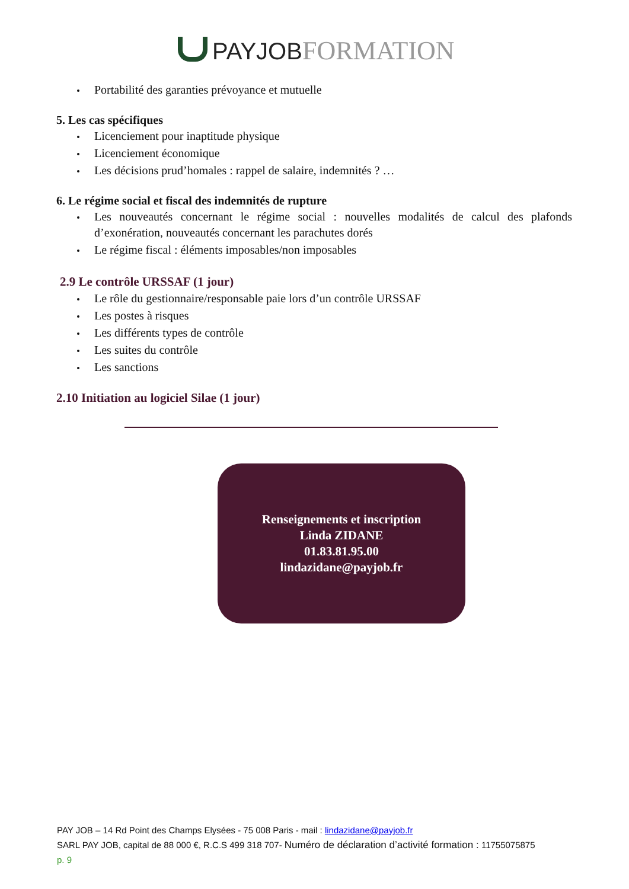PAY JOB FORMATION
Portabilité des garanties prévoyance et mutuelle
5. Les cas spécifiques
Licenciement pour inaptitude physique
Licenciement économique
Les décisions prud’homales : rappel de salaire, indemnités ? …
6. Le régime social et fiscal des indemnités de rupture
Les nouveautés concernant le régime social : nouvelles modalités de calcul des plafonds d’exonération, nouveautés concernant les parachutes dorés
Le régime fiscal : éléments imposables/non imposables
2.9 Le contrôle URSSAF (1 jour)
Le rôle du gestionnaire/responsable paie lors d’un contrôle URSSAF
Les postes à risques
Les différents types de contrôle
Les suites du contrôle
Les sanctions
2.10 Initiation au logiciel Silae (1 jour)
Renseignements et inscription
Linda ZIDANE
01.83.81.95.00
lindazidane@payjob.fr
PAY JOB – 14 Rd Point des Champs Elysées - 75 008 Paris - mail : lindazidane@payjob.fr
SARL PAY JOB, capital de 88 000 €, R.C.S 499 318 707- Numéro de déclaration d’activité formation : 11755075875
p. 9